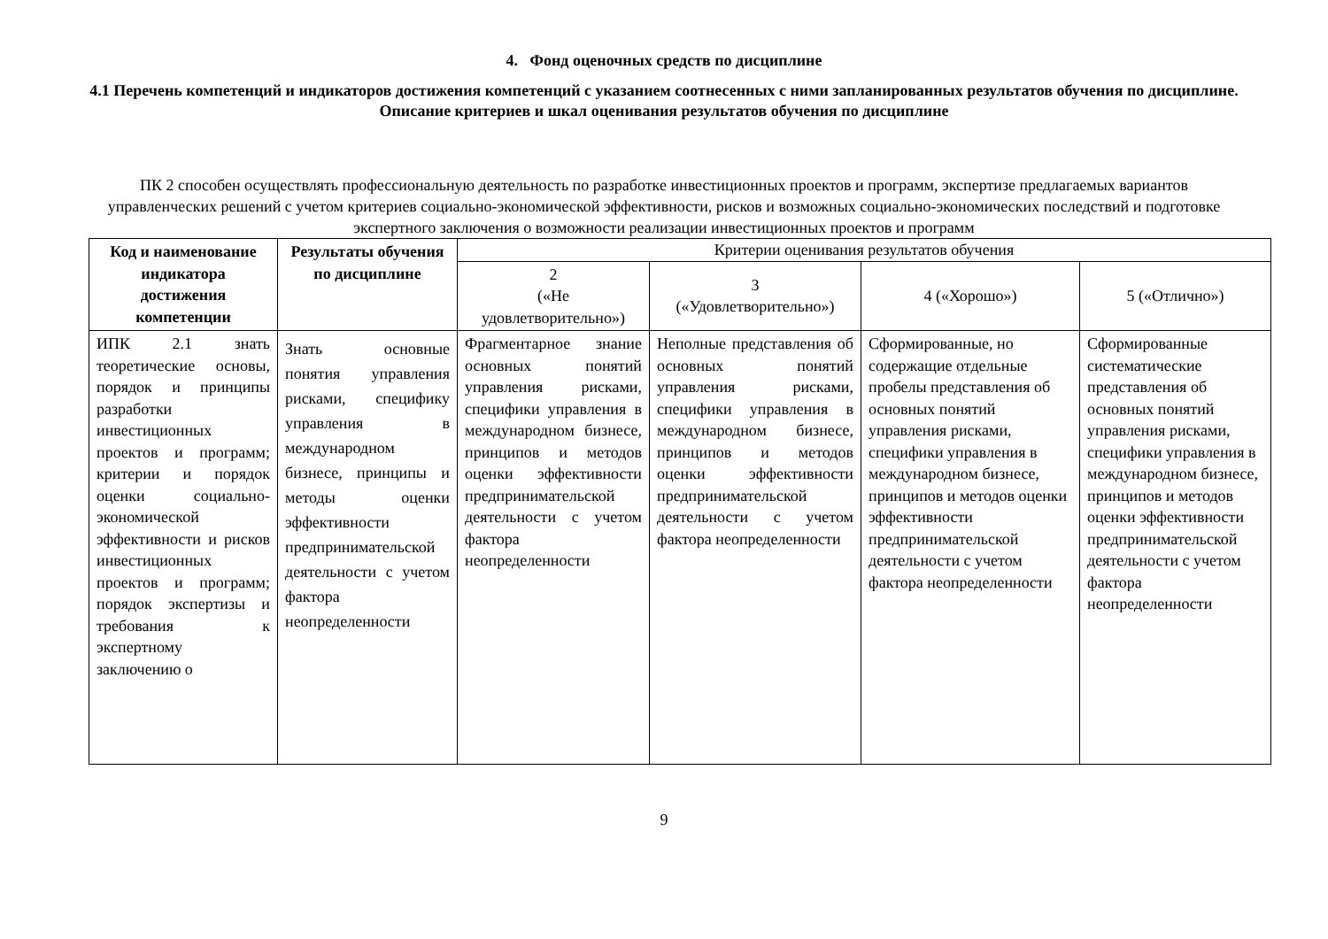4. Фонд оценочных средств по дисциплине
4.1 Перечень компетенций и индикаторов достижения компетенций с указанием соотнесенных с ними запланированных результатов обучения по дисциплине. Описание критериев и шкал оценивания результатов обучения по дисциплине
ПК 2 способен осуществлять профессиональную деятельность по разработке инвестиционных проектов и программ, экспертизе предлагаемых вариантов управленческих решений с учетом критериев социально-экономической эффективности, рисков и возможных социально-экономических последствий и подготовке экспертного заключения о возможности реализации инвестиционных проектов и программ
| Код и наименование индикатора достижения компетенции | Результаты обучения по дисциплине | Критерии оценивания результатов обучения | | | |
| --- | --- | --- | --- | --- | --- |
| | | 2 («Не удовлетворительно») | 3 («Удовлетворительно») | 4 («Хорошо») | 5 («Отлично») |
| ИПК 2.1 знать теоретические основы, порядок и принципы разработки инвестиционных проектов и программ; критерии и порядок оценки социально-экономической эффективности и рисков инвестиционных проектов и программ; порядок экспертизы и требования к экспертному заключению о | Знать основные понятия управления рисками, специфику управления в международном бизнесе, принципы и методы оценки эффективности предпринимательской деятельности с учетом фактора неопределенности | Фрагментарное знание основных понятий управления рисками, специфики управления в международном бизнесе, принципов и методов оценки эффективности предпринимательской деятельности с учетом фактора неопределенности | Неполные представления об основных понятий управления рисками, специфики управления в международном бизнесе, принципов и методов оценки эффективности предпринимательской деятельности с учетом фактора неопределенности | Сформированные, но содержащие отдельные пробелы представления об основных понятий управления рисками, специфики управления в международном бизнесе, принципов и методов оценки эффективности предпринимательской деятельности с учетом фактора неопределенности | Сформированные систематические представления об основных понятий управления рисками, специфики управления в международном бизнесе, принципов и методов оценки эффективности предпринимательской деятельности с учетом фактора неопределенности |
9